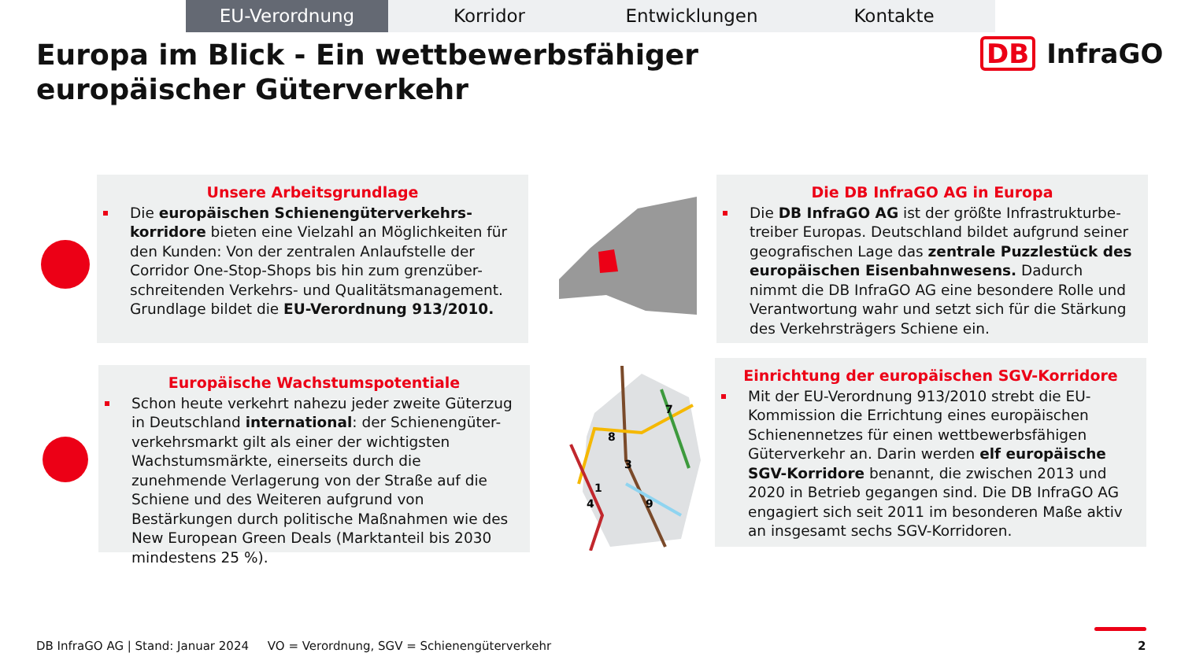EU-Verordnung Korridor Entwicklungen Kontakte
Europa im Blick - Ein wettbewerbsfähiger europäischer Güterverkehr
DB InfraGO
Unsere Arbeitsgrundlage
Die europäischen Schienengüterverkehrs-korridore bieten eine Vielzahl an Möglichkeiten für den Kunden: Von der zentralen Anlaufstelle der Corridor One-Stop-Shops bis hin zum grenzüber-schreitenden Verkehrs- und Qualitätsmanagement. Grundlage bildet die EU-Verordnung 913/2010.
Die DB InfraGO AG in Europa
Die DB InfraGO AG ist der größte Infrastrukturbe-treiber Europas. Deutschland bildet aufgrund seiner geografischen Lage das zentrale Puzzlestück des europäischen Eisenbahnwesens. Dadurch nimmt die DB InfraGO AG eine besondere Rolle und Verantwortung wahr und setzt sich für die Stärkung des Verkehrsträgers Schiene ein.
Europäische Wachstumspotentiale
Schon heute verkehrt nahezu jeder zweite Güterzug in Deutschland international: der Schienengüter-verkehrsmarkt gilt als einer der wichtigsten Wachstumsmärkte, einerseits durch die zunehmende Verlagerung von der Straße auf die Schiene und des Weiteren aufgrund von Bestärkungen durch politische Maßnahmen wie des New European Green Deals (Marktanteil bis 2030 mindestens 25 %).
Einrichtung der europäischen SGV-Korridore
Mit der EU-Verordnung 913/2010 strebt die EU-Kommission die Errichtung eines europäischen Schienennetzes für einen wettbewerbsfähigen Güterverkehr an. Darin werden elf europäische SGV-Korridore benannt, die zwischen 2013 und 2020 in Betrieb gegangen sind. Die DB InfraGO AG engagiert sich seit 2011 im besonderen Maße aktiv an insgesamt sechs SGV-Korridoren.
8
3
7
1
4
9
DB InfraGO AG | Stand: Januar 2024 VO = Verordnung, SGV = Schienengüterverkehr
2